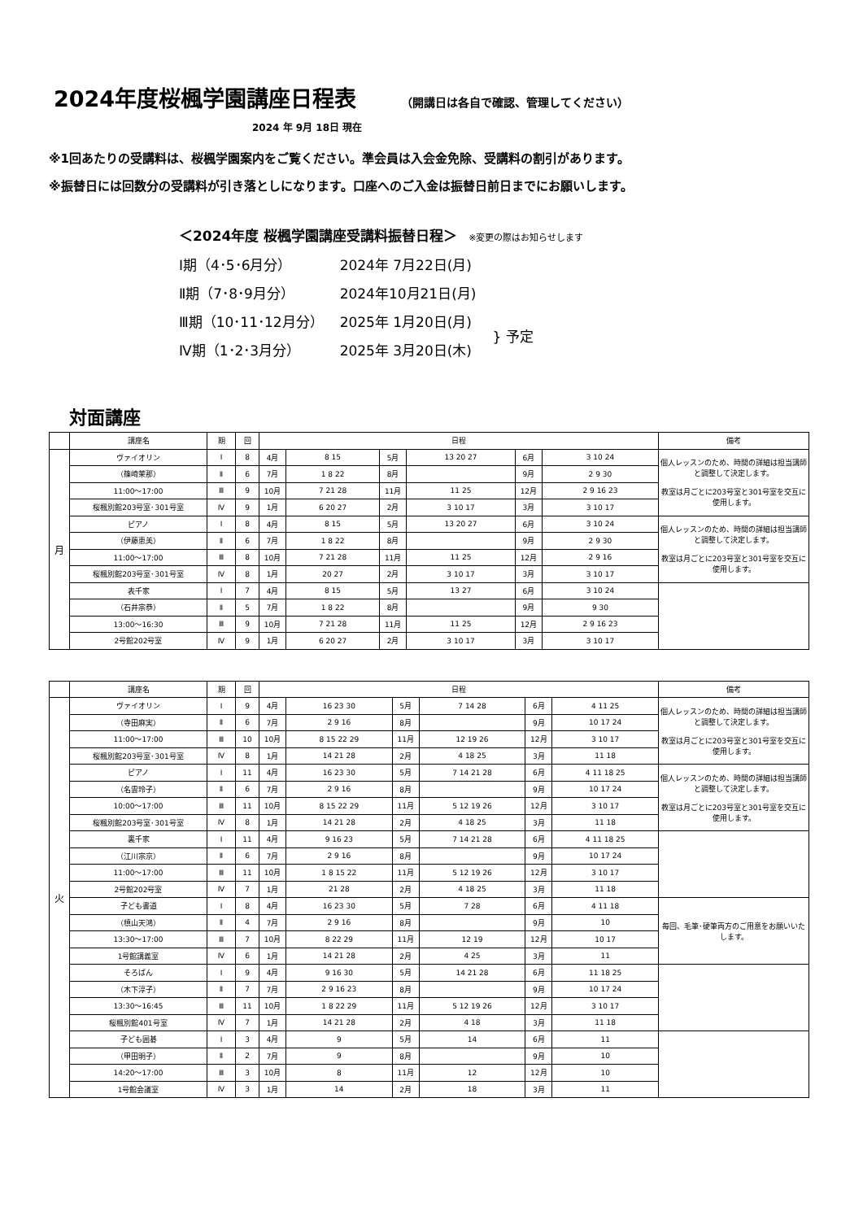2024年度桜楓学園講座日程表
（開講日は各自で確認、管理してください）
2024 年 9月 18日 現在
※1回あたりの受講料は、桜楓学園案内をご覧ください。準会員は入会金免除、受講料の割引があります。
※振替日には回数分の受講料が引き落としになります。口座へのご入金は振替日前日までにお願いします。
＜2024年度 桜楓学園講座受講料振替日程＞ ※変更の際はお知らせします
| Ⅰ期（4･5･6月分） | 2024年 7月22日(月) | |
| Ⅱ期（7･8･9月分） | 2024年10月21日(月) | |
| Ⅲ期（10･11･12月分） | 2025年 1月20日(月) | } 予定 |
| Ⅳ期（1･2･3月分） | 2025年 3月20日(木) | |
対面講座
| | 講座名 | 期 | 回 | 日程 | | | | | | 備考 |
| --- | --- | --- | --- | --- | --- | --- | --- | --- | --- | --- |
| 月 | ヴァイオリン | Ⅰ | 8 | 4月 | 8 15 | 5月 | 13 20 27 | 6月 | 3 10 24 | 個人レッスンのため、時間の詳細は担当講師と調整して決定します。 教室は月ごとに203号室と301号室を交互に使用します。 |
| | （篠崎茉那） | Ⅱ | 6 | 7月 | 1 8 22 | 8月 | | 9月 | 2 9 30 | |
| | 11:00～17:00 | Ⅲ | 9 | 10月 | 7 21 28 | 11月 | 11 25 | 12月 | 2 9 16 23 | |
| | 桜楓別館203号室･301号室 | Ⅳ | 9 | 1月 | 6 20 27 | 2月 | 3 10 17 | 3月 | 3 10 17 | |
| | ピアノ | Ⅰ | 8 | 4月 | 8 15 | 5月 | 13 20 27 | 6月 | 3 10 24 | 個人レッスンのため、時間の詳細は担当講師と調整して決定します。 教室は月ごとに203号室と301号室を交互に使用します。 |
| | （伊藤恵美） | Ⅱ | 6 | 7月 | 1 8 22 | 8月 | | 9月 | 2 9 30 | |
| | 11:00～17:00 | Ⅲ | 8 | 10月 | 7 21 28 | 11月 | 11 25 | 12月 | 2 9 16 | |
| | 桜楓別館203号室･301号室 | Ⅳ | 8 | 1月 | 20 27 | 2月 | 3 10 17 | 3月 | 3 10 17 | |
| | 表千家 | Ⅰ | 7 | 4月 | 8 15 | 5月 | 13 27 | 6月 | 3 10 24 | |
| | （石井宗恭） | Ⅱ | 5 | 7月 | 1 8 22 | 8月 | | 9月 | 9 30 | |
| | 13:00～16:30 | Ⅲ | 9 | 10月 | 7 21 28 | 11月 | 11 25 | 12月 | 2 9 16 23 | |
| | 2号館202号室 | Ⅳ | 9 | 1月 | 6 20 27 | 2月 | 3 10 17 | 3月 | 3 10 17 | |
| | 講座名 | 期 | 回 | 日程 | | | | | | 備考 |
| --- | --- | --- | --- | --- | --- | --- | --- | --- | --- | --- |
| 火 | ヴァイオリン | Ⅰ | 9 | 4月 | 16 23 30 | 5月 | 7 14 28 | 6月 | 4 11 25 | 個人レッスンのため、時間の詳細は担当講師と調整して決定します。 教室は月ごとに203号室と301号室を交互に使用します。 |
| | （寺田麻実） | Ⅱ | 6 | 7月 | 2 9 16 | 8月 | | 9月 | 10 17 24 | |
| | 11:00～17:00 | Ⅲ | 10 | 10月 | 8 15 22 29 | 11月 | 12 19 26 | 12月 | 3 10 17 | |
| | 桜楓別館203号室･301号室 | Ⅳ | 8 | 1月 | 14 21 28 | 2月 | 4 18 25 | 3月 | 11 18 | |
| | ピアノ | Ⅰ | 11 | 4月 | 16 23 30 | 5月 | 7 14 21 28 | 6月 | 4 11 18 25 | 個人レッスンのため、時間の詳細は担当講師と調整して決定します。 教室は月ごとに203号室と301号室を交互に使用します。 |
| | （名雲玲子） | Ⅱ | 6 | 7月 | 2 9 16 | 8月 | | 9月 | 10 17 24 | |
| | 10:00～17:00 | Ⅲ | 11 | 10月 | 8 15 22 29 | 11月 | 5 12 19 26 | 12月 | 3 10 17 | |
| | 桜楓別館203号室･301号室 | Ⅳ | 8 | 1月 | 14 21 28 | 2月 | 4 18 25 | 3月 | 11 18 | |
| | 裏千家 | Ⅰ | 11 | 4月 | 9 16 23 | 5月 | 7 14 21 28 | 6月 | 4 11 18 25 | |
| | （江川宗京） | Ⅱ | 6 | 7月 | 2 9 16 | 8月 | | 9月 | 10 17 24 | |
| | 11:00～17:00 | Ⅲ | 11 | 10月 | 1 8 15 22 | 11月 | 5 12 19 26 | 12月 | 3 10 17 | |
| | 2号館202号室 | Ⅳ | 7 | 1月 | 21 28 | 2月 | 4 18 25 | 3月 | 11 18 | |
| | 子ども書道 | Ⅰ | 8 | 4月 | 16 23 30 | 5月 | 7 28 | 6月 | 4 11 18 | 毎回、毛筆･硬筆両方のご用意をお願いいたします。 |
| | （槙山天鴻） | Ⅱ | 4 | 7月 | 2 9 16 | 8月 | | 9月 | 10 | |
| | 13:30～17:00 | Ⅲ | 7 | 10月 | 8 22 29 | 11月 | 12 19 | 12月 | 10 17 | |
| | 1号館講義室 | Ⅳ | 6 | 1月 | 14 21 28 | 2月 | 4 25 | 3月 | 11 | |
| | そろばん | Ⅰ | 9 | 4月 | 9 16 30 | 5月 | 14 21 28 | 6月 | 11 18 25 | |
| | （木下淳子） | Ⅱ | 7 | 7月 | 2 9 16 23 | 8月 | | 9月 | 10 17 24 | |
| | 13:30～16:45 | Ⅲ | 11 | 10月 | 1 8 22 29 | 11月 | 5 12 19 26 | 12月 | 3 10 17 | |
| | 桜楓別館401号室 | Ⅳ | 7 | 1月 | 14 21 28 | 2月 | 4 18 | 3月 | 11 18 | |
| | 子ども囲碁 | Ⅰ | 3 | 4月 | 9 | 5月 | 14 | 6月 | 11 | |
| | （甲田明子） | Ⅱ | 2 | 7月 | 9 | 8月 | | 9月 | 10 | |
| | 14:20～17:00 | Ⅲ | 3 | 10月 | 8 | 11月 | 12 | 12月 | 10 | |
| | 1号館会議室 | Ⅳ | 3 | 1月 | 14 | 2月 | 18 | 3月 | 11 | |